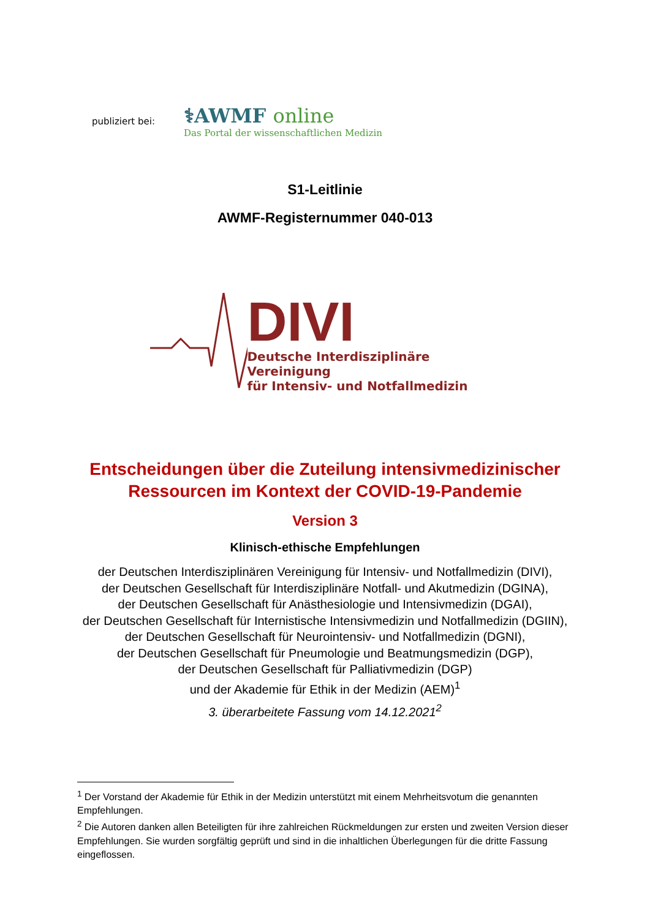publiziert bei:
⚕AWMF online
Das Portal der wissenschaftlichen Medizin
S1-Leitlinie
AWMF-Registernummer 040-013
DIVI
Deutsche Interdisziplinäre Vereinigung
für Intensiv- und Notfallmedizin
Entscheidungen über die Zuteilung intensivmedizinischer
Ressourcen im Kontext der COVID-19-Pandemie
Version 3
Klinisch-ethische Empfehlungen
der Deutschen Interdisziplinären Vereinigung für Intensiv- und Notfallmedizin (DIVI),
der Deutschen Gesellschaft für Interdisziplinäre Notfall- und Akutmedizin (DGINA),
der Deutschen Gesellschaft für Anästhesiologie und Intensivmedizin (DGAI),
der Deutschen Gesellschaft für Internistische Intensivmedizin und Notfallmedizin (DGIIN),
der Deutschen Gesellschaft für Neurointensiv- und Notfallmedizin (DGNI),
der Deutschen Gesellschaft für Pneumologie und Beatmungsmedizin (DGP),
der Deutschen Gesellschaft für Palliativmedizin (DGP)
und der Akademie für Ethik in der Medizin (AEM)<sup>1</sup>
3. überarbeitete Fassung vom 14.12.2021<sup>2</sup>
<sup>1</sup> Der Vorstand der Akademie für Ethik in der Medizin unterstützt mit einem Mehrheitsvotum die genannten Empfehlungen.
<sup>2</sup> Die Autoren danken allen Beteiligten für ihre zahlreichen Rückmeldungen zur ersten und zweiten Version dieser Empfehlungen. Sie wurden sorgfältig geprüft und sind in die inhaltlichen Überlegungen für die dritte Fassung eingeflossen.